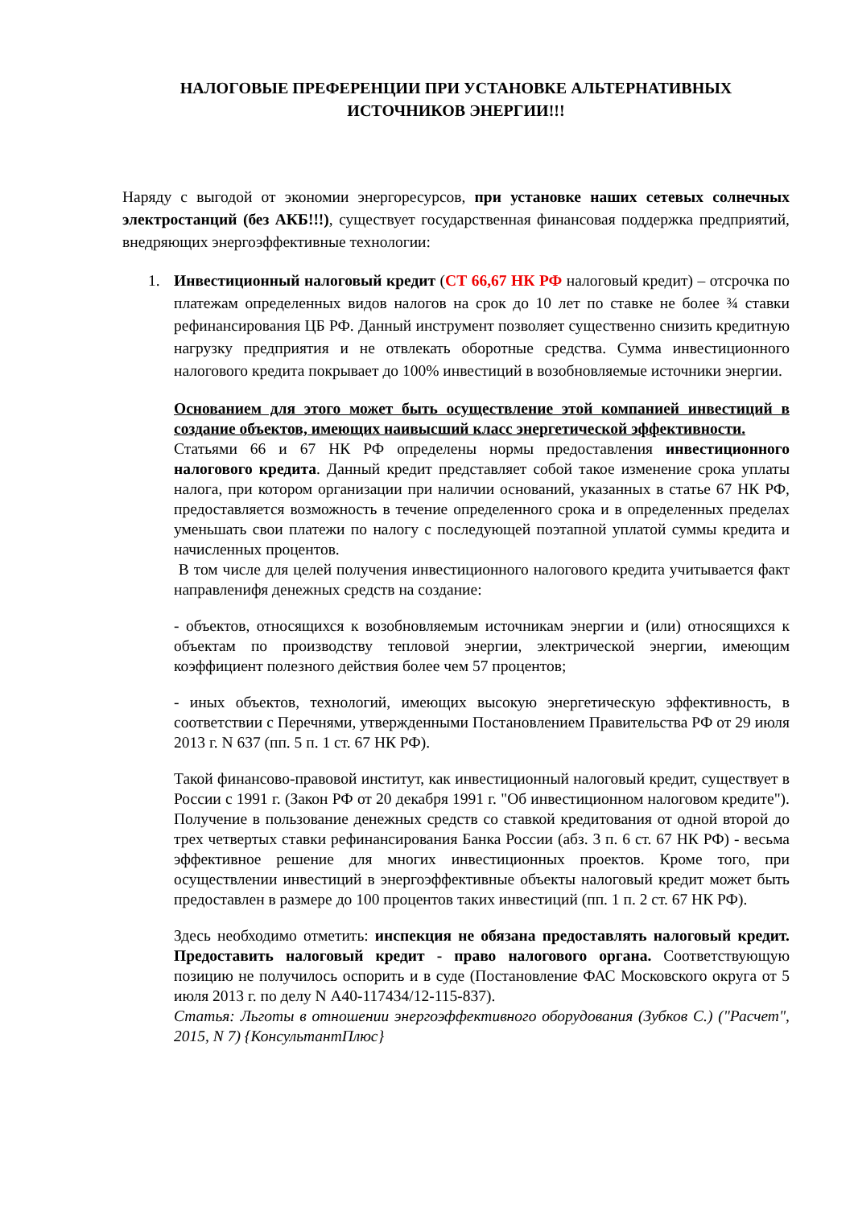НАЛОГОВЫЕ ПРЕФЕРЕНЦИИ ПРИ УСТАНОВКЕ АЛЬТЕРНАТИВНЫХ ИСТОЧНИКОВ ЭНЕРГИИ!!!
Наряду с выгодой от экономии энергоресурсов, при установке наших сетевых солнечных электростанций (без АКБ!!!), существует государственная финансовая поддержка предприятий, внедряющих энергоэффективные технологии:
1. Инвестиционный налоговый кредит (СТ 66,67 НК РФ налоговый кредит) – отсрочка по платежам определенных видов налогов на срок до 10 лет по ставке не более ¾ ставки рефинансирования ЦБ РФ. Данный инструмент позволяет существенно снизить кредитную нагрузку предприятия и не отвлекать оборотные средства. Сумма инвестиционного налогового кредита покрывает до 100% инвестиций в возобновляемые источники энергии.
Основанием для этого может быть осуществление этой компанией инвестиций в создание объектов, имеющих наивысший класс энергетической эффективности.
Статьями 66 и 67 НК РФ определены нормы предоставления инвестиционного налогового кредита. Данный кредит представляет собой такое изменение срока уплаты налога, при котором организации при наличии оснований, указанных в статье 67 НК РФ, предоставляется возможность в течение определенного срока и в определенных пределах уменьшать свои платежи по налогу с последующей поэтапной уплатой суммы кредита и начисленных процентов.
В том числе для целей получения инвестиционного налогового кредита учитывается факт направленифя денежных средств на создание:
- объектов, относящихся к возобновляемым источникам энергии и (или) относящихся к объектам по производству тепловой энергии, электрической энергии, имеющим коэффициент полезного действия более чем 57 процентов;
- иных объектов, технологий, имеющих высокую энергетическую эффективность, в соответствии с Перечнями, утвержденными Постановлением Правительства РФ от 29 июля 2013 г. N 637 (пп. 5 п. 1 ст. 67 НК РФ).
Такой финансово-правовой институт, как инвестиционный налоговый кредит, существует в России с 1991 г. (Закон РФ от 20 декабря 1991 г. "Об инвестиционном налоговом кредите"). Получение в пользование денежных средств со ставкой кредитования от одной второй до трех четвертых ставки рефинансирования Банка России (абз. 3 п. 6 ст. 67 НК РФ) - весьма эффективное решение для многих инвестиционных проектов. Кроме того, при осуществлении инвестиций в энергоэффективные объекты налоговый кредит может быть предоставлен в размере до 100 процентов таких инвестиций (пп. 1 п. 2 ст. 67 НК РФ).
Здесь необходимо отметить: инспекция не обязана предоставлять налоговый кредит. Предоставить налоговый кредит - право налогового органа. Соответствующую позицию не получилось оспорить и в суде (Постановление ФАС Московского округа от 5 июля 2013 г. по делу N А40-117434/12-115-837).
Статья: Льготы в отношении энергоэффективного оборудования (Зубков С.) ("Расчет", 2015, N 7) {КонсультантПлюс}